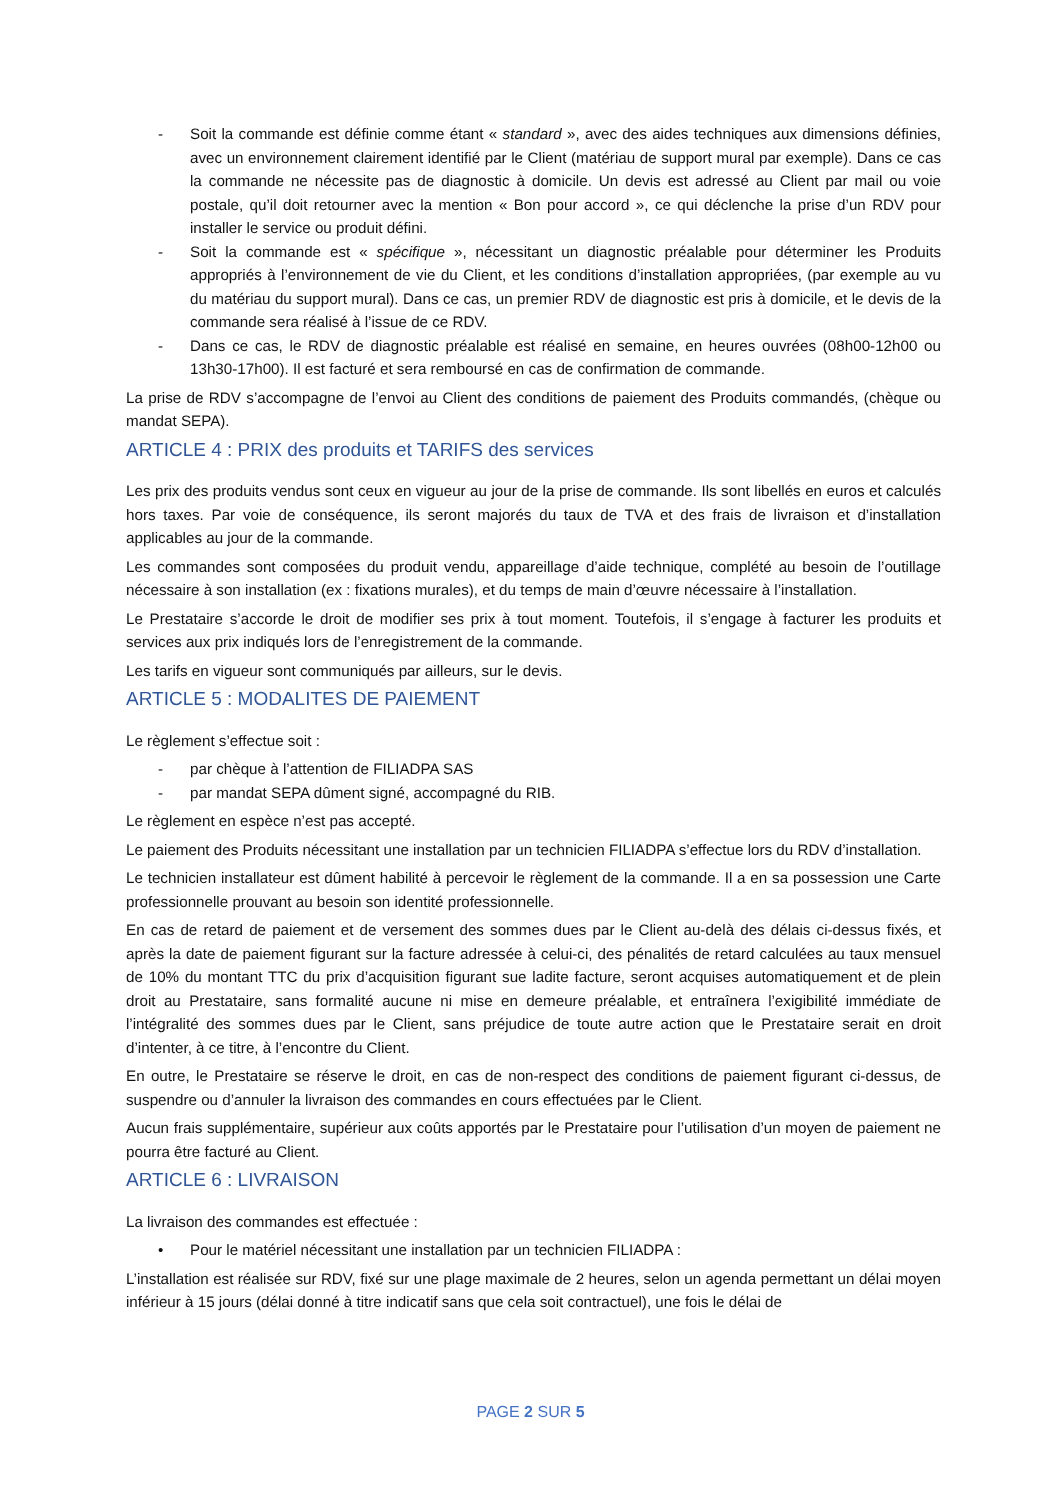- Soit la commande est définie comme étant « standard », avec des aides techniques aux dimensions définies, avec un environnement clairement identifié par le Client (matériau de support mural par exemple). Dans ce cas la commande ne nécessite pas de diagnostic à domicile. Un devis est adressé au Client par mail ou voie postale, qu’il doit retourner avec la mention « Bon pour accord », ce qui déclenche la prise d’un RDV pour installer le service ou produit défini.
- Soit la commande est « spécifique », nécessitant un diagnostic préalable pour déterminer les Produits appropriés à l’environnement de vie du Client, et les conditions d’installation appropriées, (par exemple au vu du matériau du support mural). Dans ce cas, un premier RDV de diagnostic est pris à domicile, et le devis de la commande sera réalisé à l’issue de ce RDV.
- Dans ce cas, le RDV de diagnostic préalable est réalisé en semaine, en heures ouvrées (08h00-12h00 ou 13h30-17h00). Il est facturé et sera remboursé en cas de confirmation de commande.
La prise de RDV s’accompagne de l’envoi au Client des conditions de paiement des Produits commandés, (chèque ou mandat SEPA).
ARTICLE 4 : PRIX des produits et TARIFS des services
Les prix des produits vendus sont ceux en vigueur au jour de la prise de commande. Ils sont libellés en euros et calculés hors taxes. Par voie de conséquence, ils seront majorés du taux de TVA et des frais de livraison et d’installation applicables au jour de la commande.
Les commandes sont composées du produit vendu, appareillage d’aide technique, complété au besoin de l’outillage nécessaire à son installation (ex : fixations murales), et du temps de main d’œuvre nécessaire à l’installation.
Le Prestataire s’accorde le droit de modifier ses prix à tout moment. Toutefois, il s’engage à facturer les produits et services aux prix indiqués lors de l’enregistrement de la commande.
Les tarifs en vigueur sont communiqués par ailleurs, sur le devis.
ARTICLE 5 : MODALITES DE PAIEMENT
Le règlement s’effectue soit :
- par chèque à l’attention de FILIADPA SAS
- par mandat SEPA dûment signé, accompagné du RIB.
Le règlement en espèce n’est pas accepté.
Le paiement des Produits nécessitant une installation par un technicien FILIADPA s’effectue lors du RDV d’installation.
Le technicien installateur est dûment habilité à percevoir le règlement de la commande. Il a en sa possession une Carte professionnelle prouvant au besoin son identité professionnelle.
En cas de retard de paiement et de versement des sommes dues par le Client au-delà des délais ci-dessus fixés, et après la date de paiement figurant sur la facture adressée à celui-ci, des pénalités de retard calculées au taux mensuel de 10% du montant TTC du prix d’acquisition figurant sue ladite facture, seront acquises automatiquement et de plein droit au Prestataire, sans formalité aucune ni mise en demeure préalable, et entraînera l’exigibilité immédiate de l’intégralité des sommes dues par le Client, sans préjudice de toute autre action que le Prestataire serait en droit d’intenter, à ce titre, à l’encontre du Client.
En outre, le Prestataire se réserve le droit, en cas de non-respect des conditions de paiement figurant ci-dessus, de suspendre ou d’annuler la livraison des commandes en cours effectuées par le Client.
Aucun frais supplémentaire, supérieur aux coûts apportés par le Prestataire pour l’utilisation d’un moyen de paiement ne pourra être facturé au Client.
ARTICLE 6 : LIVRAISON
La livraison des commandes est effectuée :
• Pour le matériel nécessitant une installation par un technicien FILIADPA :
L’installation est réalisée sur RDV, fixé sur une plage maximale de 2 heures, selon un agenda permettant un délai moyen inférieur à 15 jours (délai donné à titre indicatif sans que cela soit contractuel), une fois le délai de
PAGE 2 SUR 5